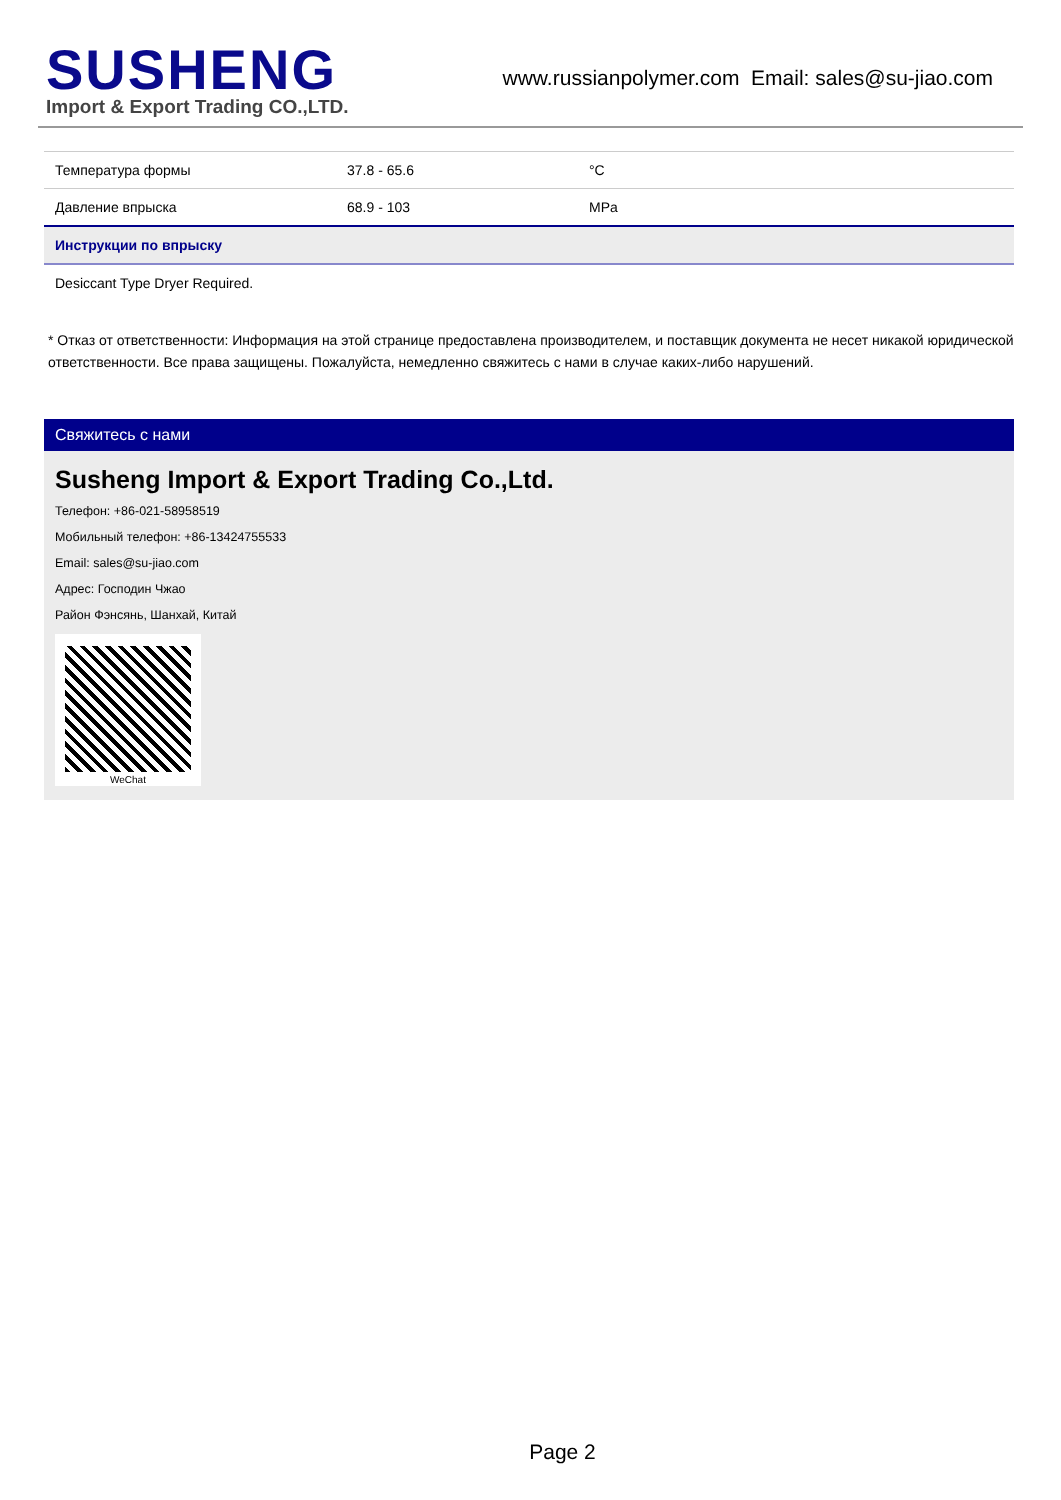SUSHENG
Import & Export Trading CO.,LTD.
www.russianpolymer.com Email: sales@su-jiao.com
| Температура формы | 37.8 - 65.6 | °C |
| Давление впрыска | 68.9 - 103 | MPa |
| Инструкции по впрыску | | |
| Desiccant Type Dryer Required. | | |
* Отказ от ответственности: Информация на этой странице предоставлена производителем, и поставщик документа не несет никакой юридической ответственности. Все права защищены. Пожалуйста, немедленно свяжитесь с нами в случае каких-либо нарушений.
Свяжитесь с нами
Susheng Import & Export Trading Co.,Ltd.
Телефон: +86-021-58958519
Мобильный телефон: +86-13424755533
Email: sales@su-jiao.com
Адрес: Господин Чжао
Район Фэнсянь, Шанхай, Китай
WeChat
Page 2